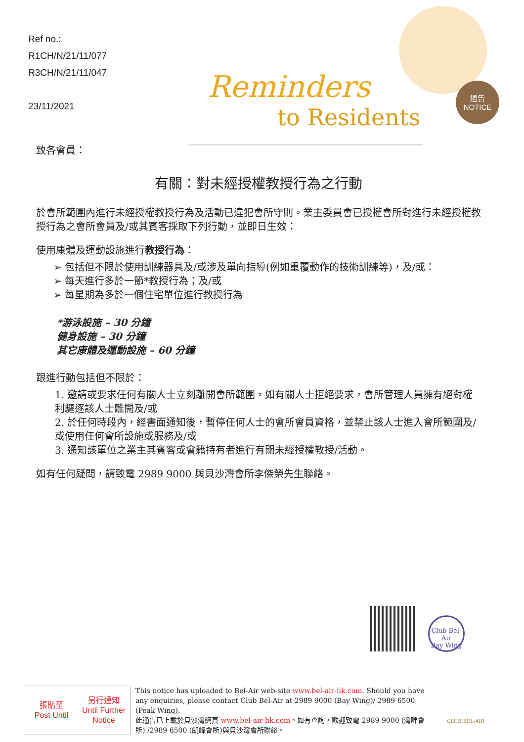Ref no.:
R1CH/N/21/11/077
R3CH/N/21/11/047
23/11/2021
Reminders
to Residents
通告
NOTICE
致各會員：
有關：對未經授權教授行為之行動
於會所範圍內進行未經授權教授行為及活動已違犯會所守則。業主委員會已授權會所對進行未經授權教授行為之會所會員及/或其賓客採取下列行動，並即日生效：
使用康體及運動設施進行教授行為：
➢ 包括但不限於使用訓練器具及/或涉及單向指導(例如重覆動作的技術訓練等)，及/或：
➢ 每天進行多於一節*教授行為；及/或
➢ 每星期為多於一個住宅單位進行教授行為
*游泳設施 – 30 分鐘
健身設施 – 30 分鐘
其它康體及運動設施 – 60 分鐘
跟進行動包括但不限於：
1. 邀請或要求任何有關人士立刻離開會所範圍，如有關人士拒絕要求，會所管理人員擁有絕對權利驅逐該人士離開及/或
2. 於任何時段內，經書面通知後，暫停任何人士的會所會員資格，並禁止該人士進入會所範圍及/或使用任何會所設施或服務及/或
3. 通知該單位之業主其賓客或會籍持有者進行有關未經授權教授/活動。
如有任何疑問，請致電 2989 9000 與貝沙灣會所李傑榮先生聯絡。
Club Bel-Air
Bay Wing
| 張貼至 Post Until | 另行通知 Until Further Notice |
This notice has uploaded to Bel-Air web-site www.bel-air-hk.com. Should you have any enquiries, please contact Club Bel-Air at 2989 9000 (Bay Wing)/ 2989 6500 (Peak Wing).
此通告已上載於貝沙灣網頁 www.bel-air-hk.com。如有查詢，歡迎致電 2989 9000 (灣畔會所) /2989 6500 (朗峰會所)與貝沙灣會所聯絡。
CLUB BEL-AIR